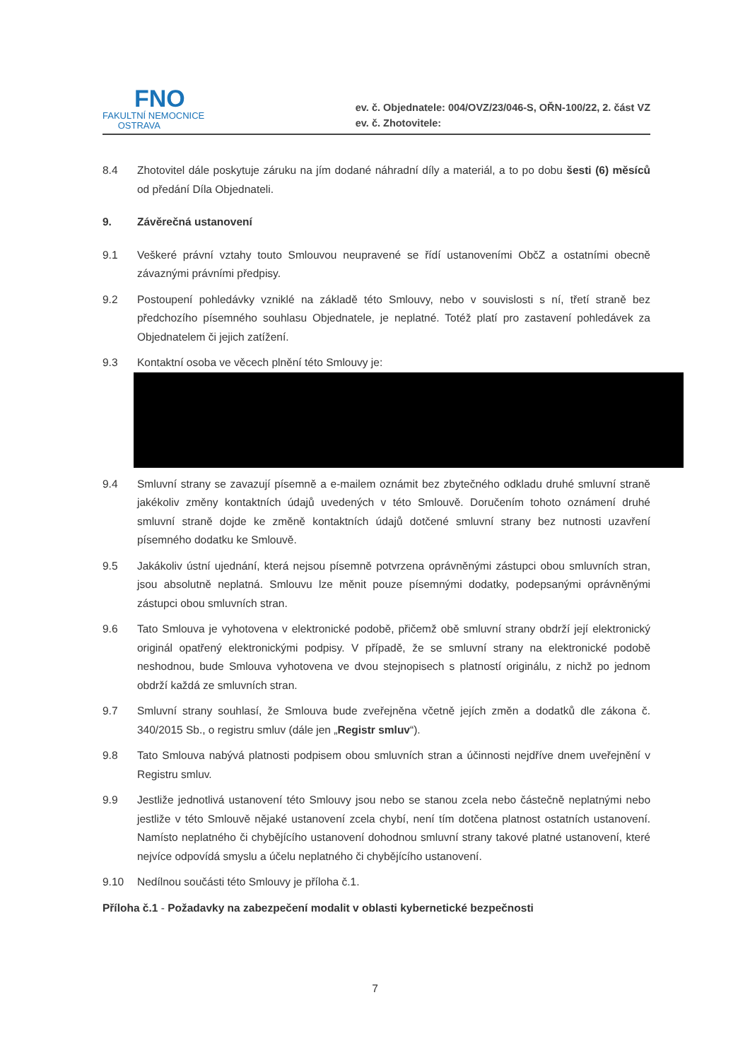FNO
FAKULTNÍ NEMOCNICE
OSTRAVA
ev. č. Objednatele: 004/OVZ/23/046-S, OŘN-100/22, 2. část VZ
ev. č. Zhotovitele:
8.4 Zhotovitel dále poskytuje záruku na jím dodané náhradní díly a materiál, a to po dobu šesti (6) měsíců od předání Díla Objednateli.
9. Závěrečná ustanovení
9.1 Veškeré právní vztahy touto Smlouvou neupravené se řídí ustanoveními ObčZ a ostatními obecně závaznými právními předpisy.
9.2 Postoupení pohledávky vzniklé na základě této Smlouvy, nebo v souvislosti s ní, třetí straně bez předchozího písemného souhlasu Objednatele, je neplatné. Totéž platí pro zastavení pohledávek za Objednatelem či jejich zatížení.
9.3 Kontaktní osoba ve věcech plnění této Smlouvy je:
9.4 Smluvní strany se zavazují písemně a e-mailem oznámit bez zbytečného odkladu druhé smluvní straně jakékoliv změny kontaktních údajů uvedených v této Smlouvě. Doručením tohoto oznámení druhé smluvní straně dojde ke změně kontaktních údajů dotčené smluvní strany bez nutnosti uzavření písemného dodatku ke Smlouvě.
9.5 Jakákoliv ústní ujednání, která nejsou písemně potvrzena oprávněnými zástupci obou smluvních stran, jsou absolutně neplatná. Smlouvu lze měnit pouze písemnými dodatky, podepsanými oprávněnými zástupci obou smluvních stran.
9.6 Tato Smlouva je vyhotovena v elektronické podobě, přičemž obě smluvní strany obdrží její elektronický originál opatřený elektronickými podpisy. V případě, že se smluvní strany na elektronické podobě neshodnou, bude Smlouva vyhotovena ve dvou stejnopisech s platností originálu, z nichž po jednom obdrží každá ze smluvních stran.
9.7 Smluvní strany souhlasí, že Smlouva bude zveřejněna včetně jejích změn a dodatků dle zákona č. 340/2015 Sb., o registru smluv (dále jen „Registr smluv“).
9.8 Tato Smlouva nabývá platnosti podpisem obou smluvních stran a účinnosti nejdříve dnem uveřejnění v Registru smluv.
9.9 Jestliže jednotlivá ustanovení této Smlouvy jsou nebo se stanou zcela nebo částečně neplatnými nebo jestliže v této Smlouvě nějaké ustanovení zcela chybí, není tím dotčena platnost ostatních ustanovení. Namísto neplatného či chybějícího ustanovení dohodnou smluvní strany takové platné ustanovení, které nejvíce odpovídá smyslu a účelu neplatného či chybějícího ustanovení.
9.10 Nedílnou součásti této Smlouvy je příloha č.1.
Příloha č.1 - Požadavky na zabezpečení modalit v oblasti kybernetické bezpečnosti
7